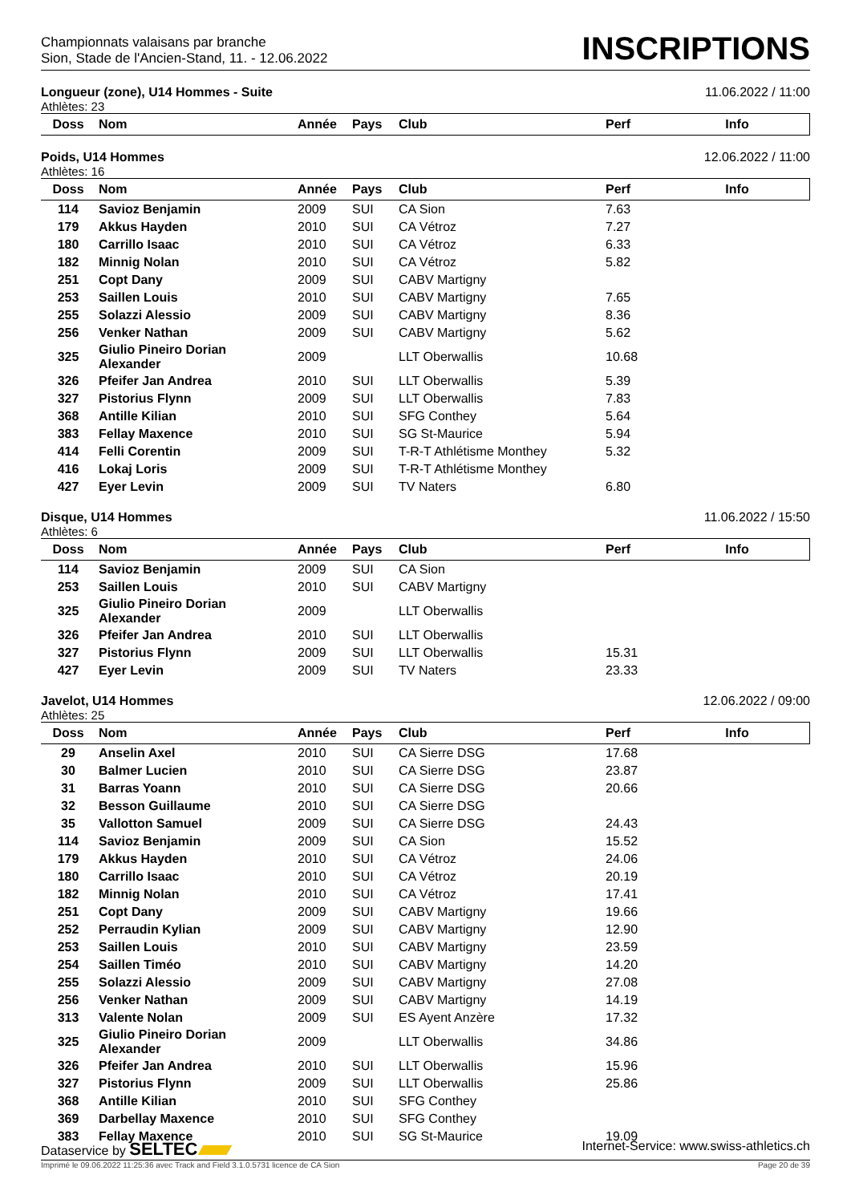Championnats valaisans par branche
Sion, Stade de l'Ancien-Stand, 11. - 12.06.2022
INSCRIPTIONS
Longueur (zone), U14 Hommes - Suite 11.06.2022 / 11:00
Athlètes: 23
| Doss | Nom | Année | Pays | Club | Perf | Info |
| --- | --- | --- | --- | --- | --- | --- |
Poids, U14 Hommes 12.06.2022 / 11:00
Athlètes: 16
| Doss | Nom | Année | Pays | Club | Perf | Info |
| --- | --- | --- | --- | --- | --- | --- |
| 114 | Savioz Benjamin | 2009 | SUI | CA Sion | 7.63 | |
| 179 | Akkus Hayden | 2010 | SUI | CA Vétroz | 7.27 | |
| 180 | Carrillo Isaac | 2010 | SUI | CA Vétroz | 6.33 | |
| 182 | Minnig Nolan | 2010 | SUI | CA Vétroz | 5.82 | |
| 251 | Copt Dany | 2009 | SUI | CABV Martigny | | |
| 253 | Saillen Louis | 2010 | SUI | CABV Martigny | 7.65 | |
| 255 | Solazzi Alessio | 2009 | SUI | CABV Martigny | 8.36 | |
| 256 | Venker Nathan | 2009 | SUI | CABV Martigny | 5.62 | |
| 325 | Giulio Pineiro Dorian Alexander | 2009 | | LLT Oberwallis | 10.68 | |
| 326 | Pfeifer Jan Andrea | 2010 | SUI | LLT Oberwallis | 5.39 | |
| 327 | Pistorius Flynn | 2009 | SUI | LLT Oberwallis | 7.83 | |
| 368 | Antille Kilian | 2010 | SUI | SFG Conthey | 5.64 | |
| 383 | Fellay Maxence | 2010 | SUI | SG St-Maurice | 5.94 | |
| 414 | Felli Corentin | 2009 | SUI | T-R-T Athlétisme Monthey | 5.32 | |
| 416 | Lokaj Loris | 2009 | SUI | T-R-T Athlétisme Monthey | | |
| 427 | Eyer Levin | 2009 | SUI | TV Naters | 6.80 | |
Disque, U14 Hommes 11.06.2022 / 15:50
Athlètes: 6
| Doss | Nom | Année | Pays | Club | Perf | Info |
| --- | --- | --- | --- | --- | --- | --- |
| 114 | Savioz Benjamin | 2009 | SUI | CA Sion | | |
| 253 | Saillen Louis | 2010 | SUI | CABV Martigny | | |
| 325 | Giulio Pineiro Dorian Alexander | 2009 | | LLT Oberwallis | | |
| 326 | Pfeifer Jan Andrea | 2010 | SUI | LLT Oberwallis | | |
| 327 | Pistorius Flynn | 2009 | SUI | LLT Oberwallis | 15.31 | |
| 427 | Eyer Levin | 2009 | SUI | TV Naters | 23.33 | |
Javelot, U14 Hommes 12.06.2022 / 09:00
Athlètes: 25
| Doss | Nom | Année | Pays | Club | Perf | Info |
| --- | --- | --- | --- | --- | --- | --- |
| 29 | Anselin Axel | 2010 | SUI | CA Sierre DSG | 17.68 | |
| 30 | Balmer Lucien | 2010 | SUI | CA Sierre DSG | 23.87 | |
| 31 | Barras Yoann | 2010 | SUI | CA Sierre DSG | 20.66 | |
| 32 | Besson Guillaume | 2010 | SUI | CA Sierre DSG | | |
| 35 | Vallotton Samuel | 2009 | SUI | CA Sierre DSG | 24.43 | |
| 114 | Savioz Benjamin | 2009 | SUI | CA Sion | 15.52 | |
| 179 | Akkus Hayden | 2010 | SUI | CA Vétroz | 24.06 | |
| 180 | Carrillo Isaac | 2010 | SUI | CA Vétroz | 20.19 | |
| 182 | Minnig Nolan | 2010 | SUI | CA Vétroz | 17.41 | |
| 251 | Copt Dany | 2009 | SUI | CABV Martigny | 19.66 | |
| 252 | Perraudin Kylian | 2009 | SUI | CABV Martigny | 12.90 | |
| 253 | Saillen Louis | 2010 | SUI | CABV Martigny | 23.59 | |
| 254 | Saillen Timéo | 2010 | SUI | CABV Martigny | 14.20 | |
| 255 | Solazzi Alessio | 2009 | SUI | CABV Martigny | 27.08 | |
| 256 | Venker Nathan | 2009 | SUI | CABV Martigny | 14.19 | |
| 313 | Valente Nolan | 2009 | SUI | ES Ayent Anzère | 17.32 | |
| 325 | Giulio Pineiro Dorian Alexander | 2009 | | LLT Oberwallis | 34.86 | |
| 326 | Pfeifer Jan Andrea | 2010 | SUI | LLT Oberwallis | 15.96 | |
| 327 | Pistorius Flynn | 2009 | SUI | LLT Oberwallis | 25.86 | |
| 368 | Antille Kilian | 2010 | SUI | SFG Conthey | | |
| 369 | Darbellay Maxence | 2010 | SUI | SFG Conthey | | |
| 383 | Fellay Maxence | 2010 | SUI | SG St-Maurice | 19.09 | |
Dataservice by SELTEC Internet-Service: www.swiss-athletics.ch
Imprimé le 09.06.2022 11:25:36 avec Track and Field 3.1.0.5731 licence de CA Sion Page 20 de 39